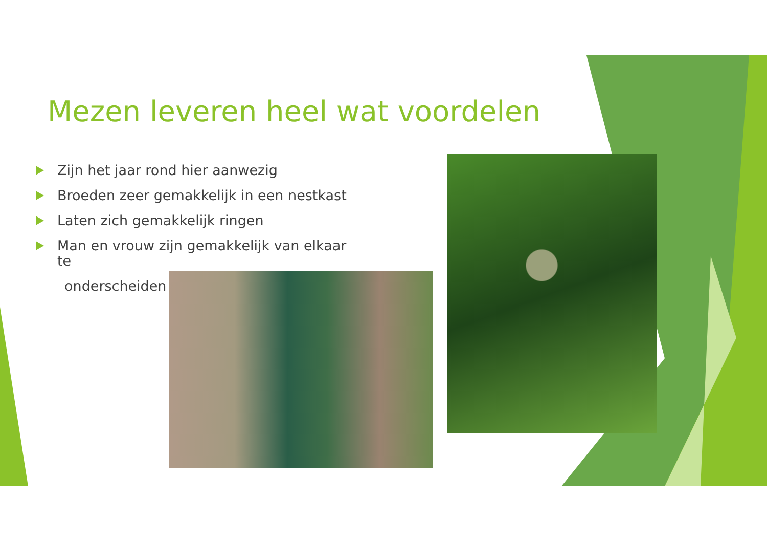Mezen leveren heel wat voordelen
Zijn het jaar rond hier aanwezig
Broeden zeer gemakkelijk in een nestkast
Laten zich gemakkelijk ringen
Man en vrouw zijn gemakkelijk van elkaar te
onderscheiden